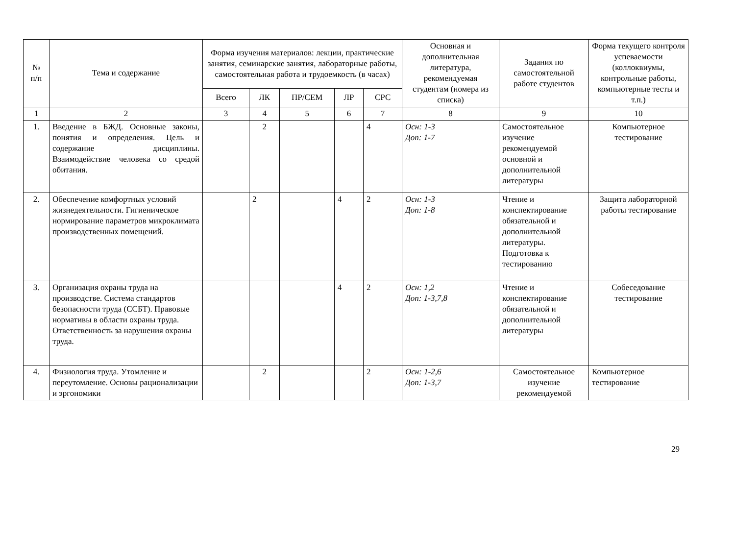| № п/п | Тема и содержание | Форма изучения материалов: лекции, практические занятия, семинарские занятия, лабораторные работы, самостоятельная работа и трудоемкость (в часах) | | | | | Основная и дополнительная литература, рекомендуемая студентам (номера из списка) | Задания по самостоятельной работе студентов | Форма текущего контроля успеваемости (коллоквиумы, контрольные работы, компьютерные тесты и т.п.) |
| --- | --- | --- | --- | --- | --- | --- | --- | --- | --- |
| | | Всего | ЛК | ПР/СЕМ | ЛР | СРС | | | |
| 1 | 2 | 3 | 4 | 5 | 6 | 7 | 8 | 9 | 10 |
| 1. | Введение в БЖД. Основные законы, понятия и определения. Цель и содержание дисциплины. Взаимодействие человека со средой обитания. | | 2 | | | 4 | Осн: 1-3 Доп: 1-7 | Самостоятельное изучение рекомендуемой основной и дополнительной литературы | Компьютерное тестирование |
| 2. | Обеспечение комфортных условий жизнедеятельности. Гигиеническое нормирование параметров микроклимата производственных помещений. | | 2 | | 4 | 2 | Осн: 1-3 Доп: 1-8 | Чтение и конспектирование обязательной и дополнительной литературы. Подготовка к тестированию | Защита лабораторной работы тестирование |
| 3. | Организация охраны труда на производстве. Система стандартов безопасности труда (ССБТ). Правовые нормативы в области охраны труда. Ответственность за нарушения охраны труда. | | | | 4 | 2 | Осн: 1,2 Доп: 1-3,7,8 | Чтение и конспектирование обязательной и дополнительной литературы | Собеседование тестирование |
| 4. | Физиология труда. Утомление и переутомление. Основы рационализации и эргономики | | 2 | | | 2 | Осн: 1-2,6 Доп: 1-3,7 | Самостоятельное изучение рекомендуемой | Компьютерное тестирование |
29